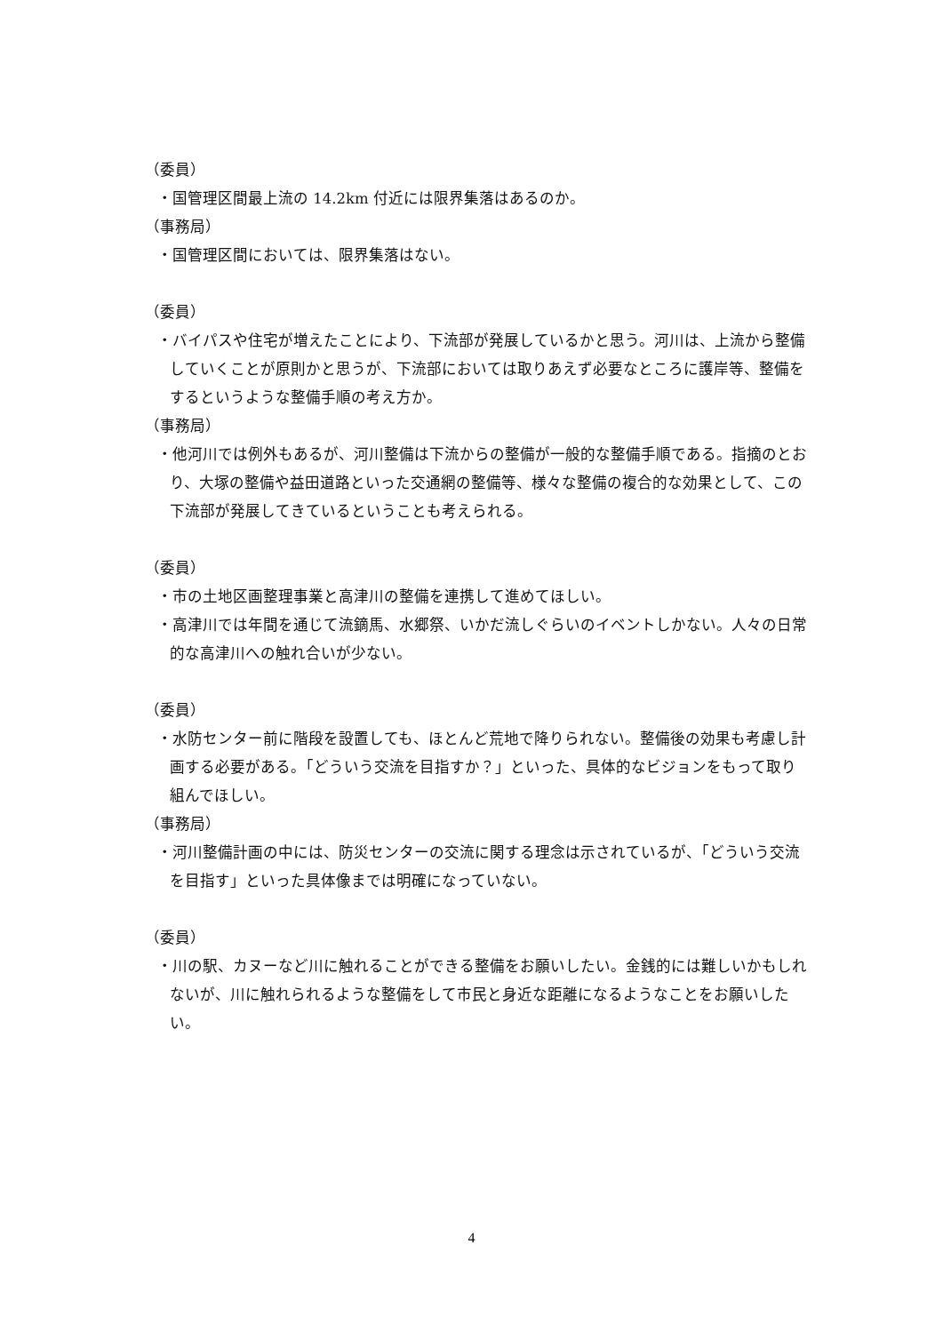（委員）
・国管理区間最上流の 14.2km 付近には限界集落はあるのか。
（事務局）
・国管理区間においては、限界集落はない。
（委員）
・バイパスや住宅が増えたことにより、下流部が発展しているかと思う。河川は、上流から整備していくことが原則かと思うが、下流部においては取りあえず必要なところに護岸等、整備をするというような整備手順の考え方か。
（事務局）
・他河川では例外もあるが、河川整備は下流からの整備が一般的な整備手順である。指摘のとおり、大塚の整備や益田道路といった交通網の整備等、様々な整備の複合的な効果として、この下流部が発展してきているということも考えられる。
（委員）
・市の土地区画整理事業と高津川の整備を連携して進めてほしい。
・高津川では年間を通じて流鏑馬、水郷祭、いかだ流しぐらいのイベントしかない。人々の日常的な高津川への触れ合いが少ない。
（委員）
・水防センター前に階段を設置しても、ほとんど荒地で降りられない。整備後の効果も考慮し計画する必要がある。「どういう交流を目指すか？」といった、具体的なビジョンをもって取り組んでほしい。
（事務局）
・河川整備計画の中には、防災センターの交流に関する理念は示されているが、「どういう交流を目指す」といった具体像までは明確になっていない。
（委員）
・川の駅、カヌーなど川に触れることができる整備をお願いしたい。金銭的には難しいかもしれないが、川に触れられるような整備をして市民と身近な距離になるようなことをお願いしたい。
4